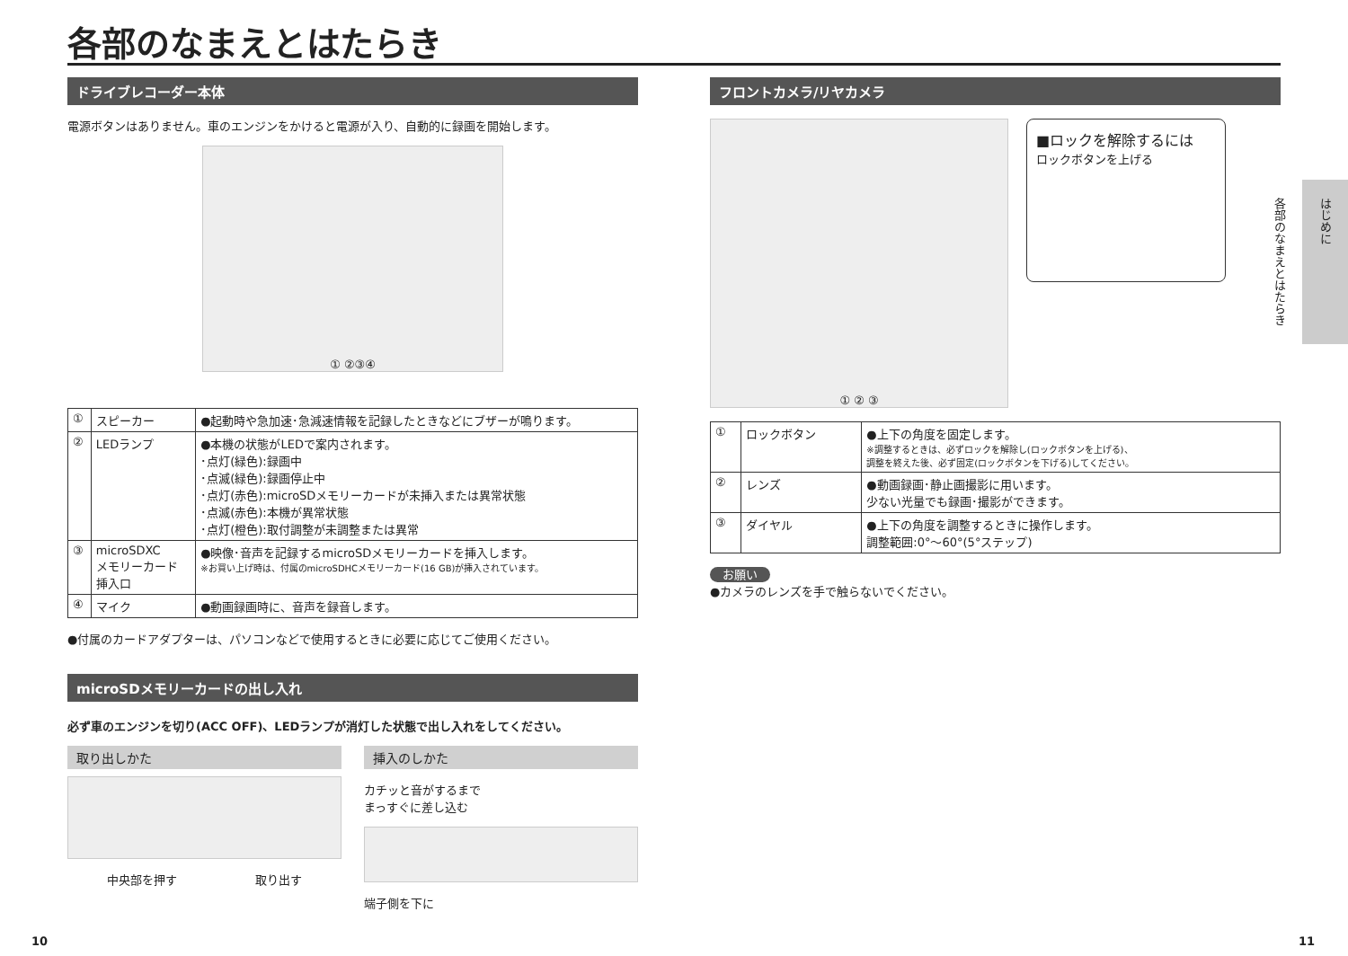各部のなまえとはたらき
ドライブレコーダー本体
電源ボタンはありません。車のエンジンをかけると電源が入り、自動的に録画を開始します。
① ②③④
| ① | スピーカー | ●起動時や急加速･急減速情報を記録したときなどにブザーが鳴ります。 |
| ② | LEDランプ | ●本機の状態がLEDで案内されます。 ･点灯(緑色):録画中 ･点滅(緑色):録画停止中 ･点灯(赤色):microSDメモリーカードが未挿入または異常状態 ･点滅(赤色):本機が異常状態 ･点灯(橙色):取付調整が未調整または異常 |
| ③ | microSDXC メモリーカード 挿入口 | ●映像･音声を記録するmicroSDメモリーカードを挿入します。 ※お買い上げ時は、付属のmicroSDHCメモリーカード(16 GB)が挿入されています。 |
| ④ | マイク | ●動画録画時に、音声を録音します。 |
●付属のカードアダプターは、パソコンなどで使用するときに必要に応じてご使用ください。
microSDメモリーカードの出し入れ
必ず車のエンジンを切り(ACC OFF)、LEDランプが消灯した状態で出し入れをしてください。
取り出しかた
中央部を押す 取り出す
挿入のしかた
カチッと音がするまで
まっすぐに差し込む
端子側を下に
フロントカメラ/リヤカメラ
① ② ③
■ロックを解除するには
ロックボタンを上げる
| ① | ロックボタン | ●上下の角度を固定します。 ※調整するときは、必ずロックを解除し(ロックボタンを上げる)、 調整を終えた後、必ず固定(ロックボタンを下げる)してください。 |
| ② | レンズ | ●動画録画･静止画撮影に用います。 少ない光量でも録画･撮影ができます。 |
| ③ | ダイヤル | ●上下の角度を調整するときに操作します。 調整範囲:0°～60°(5°ステップ) |
お願い
●カメラのレンズを手で触らないでください。
はじめに
各部のなまえとはたらき
10 11